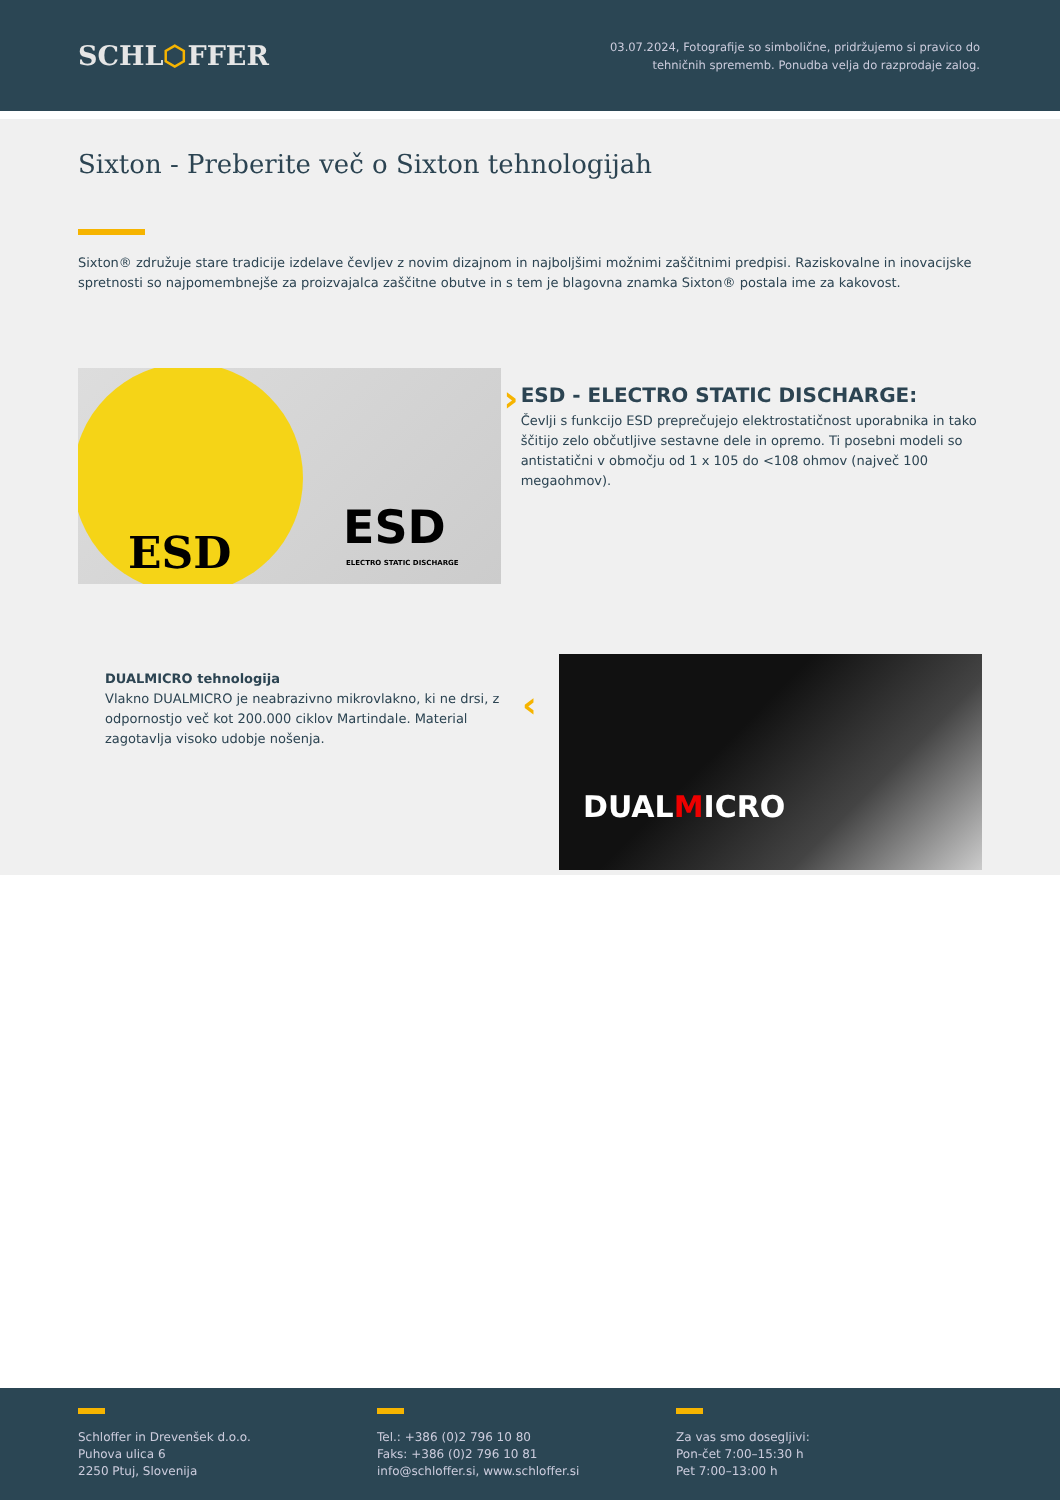SCHL⬡FFER
03.07.2024, Fotografije so simbolične, pridržujemo si pravico do
tehničnih sprememb. Ponudba velja do razprodaje zalog.
Sixton - Preberite več o Sixton tehnologijah
Sixton® združuje stare tradicije izdelave čevljev z novim dizajnom in najboljšimi možnimi zaščitnimi predpisi. Raziskovalne in inovacijske spretnosti so najpomembnejše za proizvajalca zaščitne obutve in s tem je blagovna znamka Sixton® postala ime za kakovost.
ESD
ESD
ELECTRO STATIC DISCHARGE
›
ESD - ELECTRO STATIC DISCHARGE:
Čevlji s funkcijo ESD preprečujejo elektrostatičnost uporabnika in tako ščitijo zelo občutljive sestavne dele in opremo. Ti posebni modeli so antistatični v območju od 1 x 105 do <108 ohmov (največ 100 megaohmov).
DUALMICRO tehnologija
Vlakno DUALMICRO je neabrazivno mikrovlakno, ki ne drsi, z odpornostjo več kot 200.000 ciklov Martindale. Material zagotavlja visoko udobje nošenja.
‹
DUALMICRO
Schloffer in Drevenšek d.o.o.
Puhova ulica 6
2250 Ptuj, Slovenija
Tel.: +386 (0)2 796 10 80
Faks: +386 (0)2 796 10 81
info@schloffer.si, www.schloffer.si
Za vas smo dosegljivi:
Pon-čet 7:00–15:30 h
Pet 7:00–13:00 h